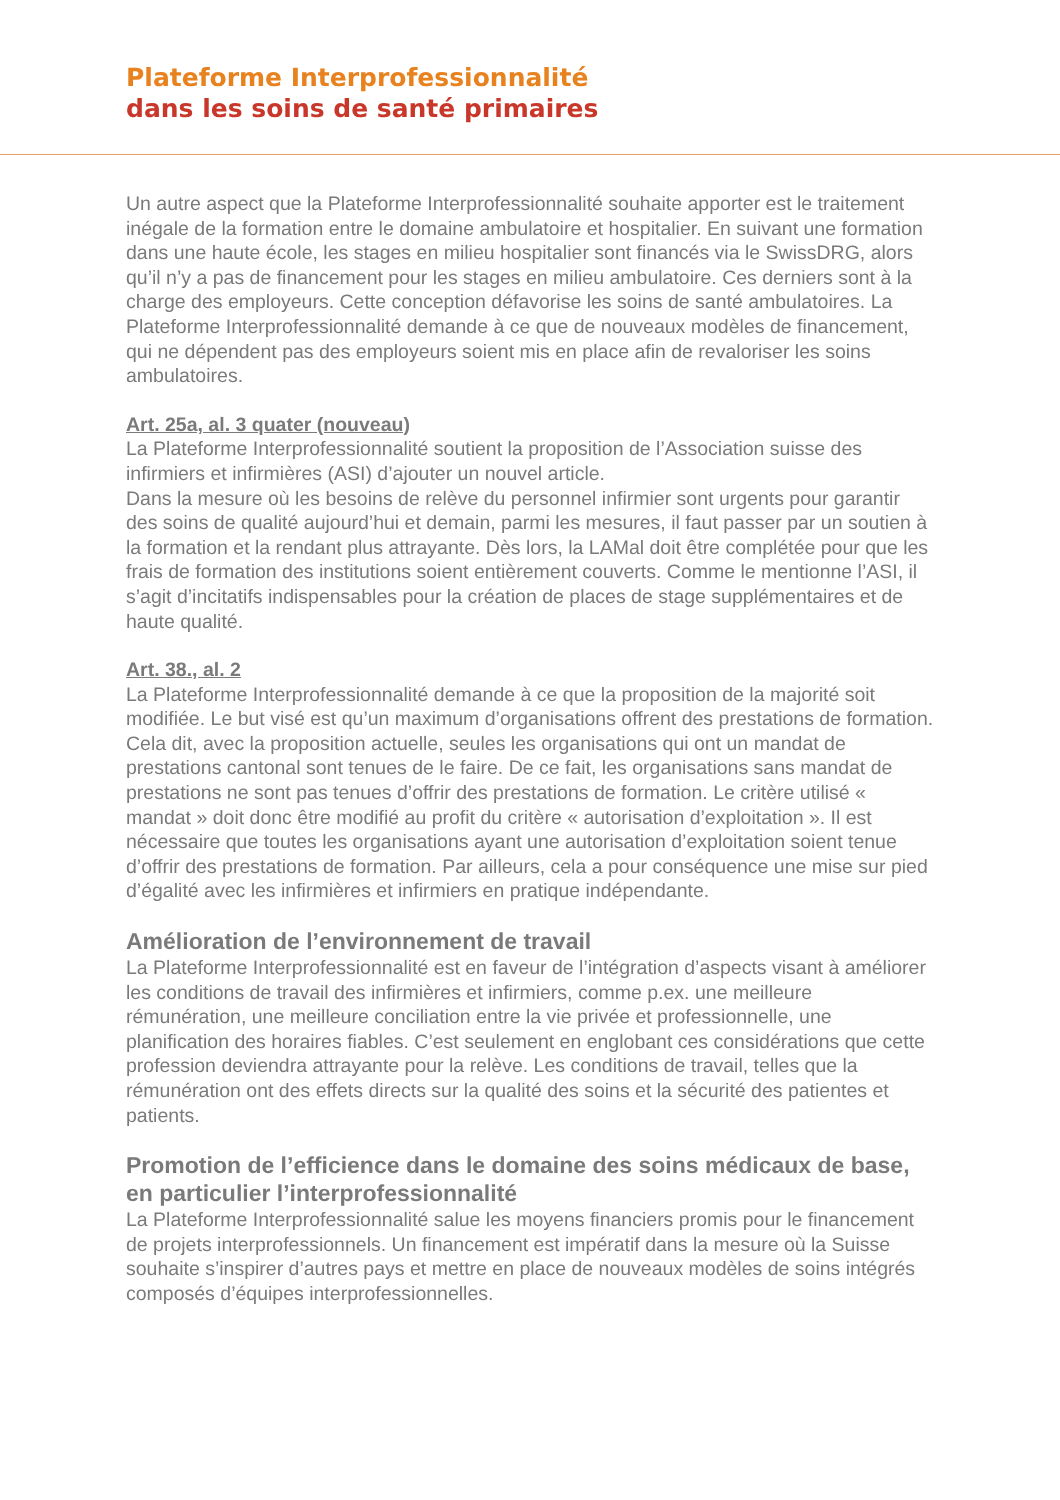Plateforme Interprofessionnalité
dans les soins de santé primaires
Un autre aspect que la Plateforme Interprofessionnalité souhaite apporter est le traitement inégale de la formation entre le domaine ambulatoire et hospitalier. En suivant une formation dans une haute école, les stages en milieu hospitalier sont financés via le SwissDRG, alors qu’il n’y a pas de financement pour les stages en milieu ambulatoire. Ces derniers sont à la charge des employeurs. Cette conception défavorise les soins de santé ambulatoires. La Plateforme Interprofessionnalité demande à ce que de nouveaux modèles de financement, qui ne dépendent pas des employeurs soient mis en place afin de revaloriser les soins ambulatoires.
Art. 25a, al. 3 quater (nouveau)
La Plateforme Interprofessionnalité soutient la proposition de l’Association suisse des infirmiers et infirmières (ASI) d’ajouter un nouvel article.
Dans la mesure où les besoins de relève du personnel infirmier sont urgents pour garantir des soins de qualité aujourd’hui et demain, parmi les mesures, il faut passer par un soutien à la formation et la rendant plus attrayante. Dès lors, la LAMal doit être complétée pour que les frais de formation des institutions soient entièrement couverts. Comme le mentionne l’ASI, il s’agit d’incitatifs indispensables pour la création de places de stage supplémentaires et de haute qualité.
Art. 38., al. 2
La Plateforme Interprofessionnalité demande à ce que la proposition de la majorité soit modifiée. Le but visé est qu’un maximum d’organisations offrent des prestations de formation. Cela dit, avec la proposition actuelle, seules les organisations qui ont un mandat de prestations cantonal sont tenues de le faire. De ce fait, les organisations sans mandat de prestations ne sont pas tenues d’offrir des prestations de formation. Le critère utilisé « mandat » doit donc être modifié au profit du critère « autorisation d’exploitation ». Il est nécessaire que toutes les organisations ayant une autorisation d’exploitation soient tenue d’offrir des prestations de formation. Par ailleurs, cela a pour conséquence une mise sur pied d’égalité avec les infirmières et infirmiers en pratique indépendante.
Amélioration de l’environnement de travail
La Plateforme Interprofessionnalité est en faveur de l’intégration d’aspects visant à améliorer les conditions de travail des infirmières et infirmiers, comme p.ex. une meilleure rémunération, une meilleure conciliation entre la vie privée et professionnelle, une planification des horaires fiables. C’est seulement en englobant ces considérations que cette profession deviendra attrayante pour la relève. Les conditions de travail, telles que la rémunération ont des effets directs sur la qualité des soins et la sécurité des patientes et patients.
Promotion de l’efficience dans le domaine des soins médicaux de base, en particulier l’interprofessionnalité
La Plateforme Interprofessionnalité salue les moyens financiers promis pour le financement de projets interprofessionnels. Un financement est impératif dans la mesure où la Suisse souhaite s’inspirer d’autres pays et mettre en place de nouveaux modèles de soins intégrés composés d’équipes interprofessionnelles.